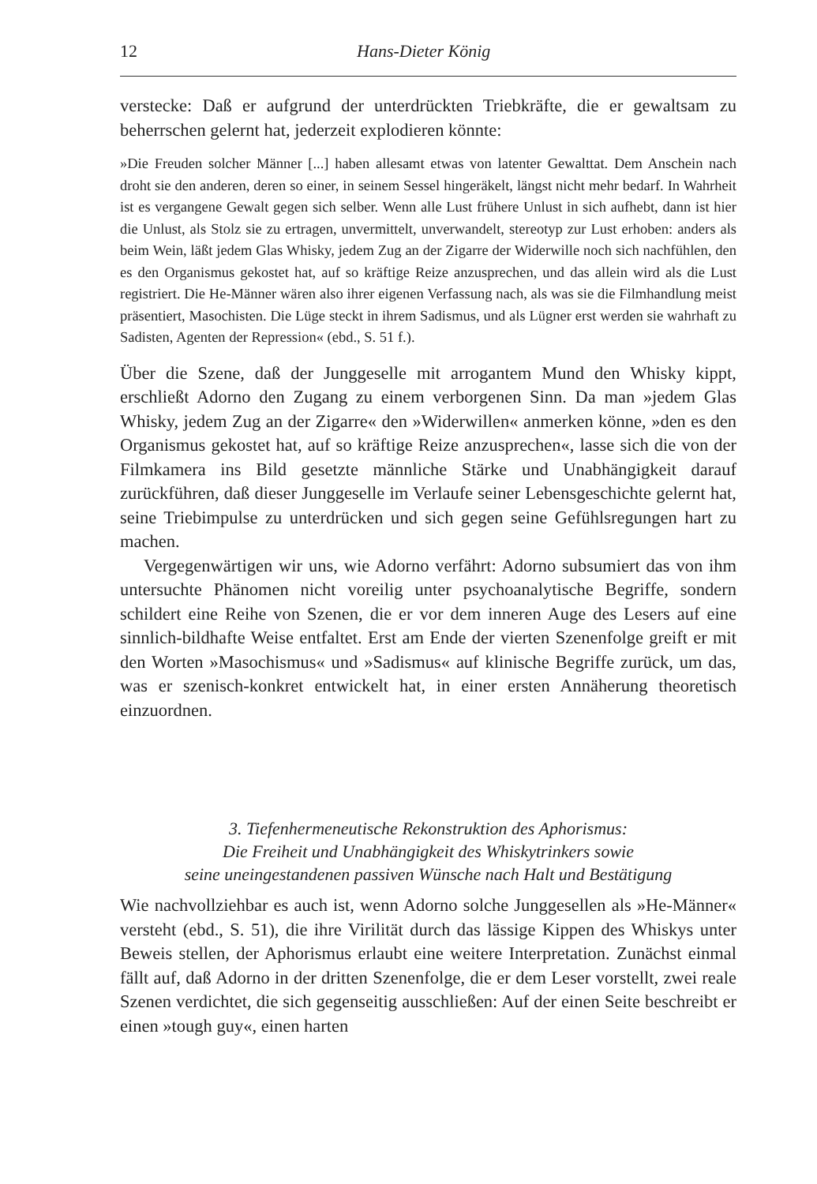12 Hans-Dieter König
verstecke: Daß er aufgrund der unterdrückten Triebkräfte, die er gewaltsam zu beherrschen gelernt hat, jederzeit explodieren könnte:
»Die Freuden solcher Männer [...] haben allesamt etwas von latenter Gewalttat. Dem Anschein nach droht sie den anderen, deren so einer, in seinem Sessel hingeräkelt, längst nicht mehr bedarf. In Wahrheit ist es vergangene Gewalt gegen sich selber. Wenn alle Lust frühere Unlust in sich aufhebt, dann ist hier die Unlust, als Stolz sie zu ertragen, unvermittelt, unverwandelt, stereotyp zur Lust erhoben: anders als beim Wein, läßt jedem Glas Whisky, jedem Zug an der Zigarre der Widerwille noch sich nachfühlen, den es den Organismus gekostet hat, auf so kräftige Reize anzusprechen, und das allein wird als die Lust registriert. Die He-Männer wären also ihrer eigenen Verfassung nach, als was sie die Filmhandlung meist präsentiert, Masochisten. Die Lüge steckt in ihrem Sadismus, und als Lügner erst werden sie wahrhaft zu Sadisten, Agenten der Repression« (ebd., S. 51 f.).
Über die Szene, daß der Junggeselle mit arrogantem Mund den Whisky kippt, erschließt Adorno den Zugang zu einem verborgenen Sinn. Da man »jedem Glas Whisky, jedem Zug an der Zigarre« den »Widerwillen« anmerken könne, »den es den Organismus gekostet hat, auf so kräftige Reize anzusprechen«, lasse sich die von der Filmkamera ins Bild gesetzte männliche Stärke und Unabhängigkeit darauf zurückführen, daß dieser Junggeselle im Verlaufe seiner Lebensgeschichte gelernt hat, seine Triebimpulse zu unterdrücken und sich gegen seine Gefühlsregungen hart zu machen.
Vergegenwärtigen wir uns, wie Adorno verfährt: Adorno subsumiert das von ihm untersuchte Phänomen nicht voreilig unter psychoanalytische Begriffe, sondern schildert eine Reihe von Szenen, die er vor dem inneren Auge des Lesers auf eine sinnlich-bildhafte Weise entfaltet. Erst am Ende der vierten Szenenfolge greift er mit den Worten »Masochismus« und »Sadismus« auf klinische Begriffe zurück, um das, was er szenisch-konkret entwickelt hat, in einer ersten Annäherung theoretisch einzuordnen.
3. Tiefenhermeneutische Rekonstruktion des Aphorismus:
Die Freiheit und Unabhängigkeit des Whiskytrinkers sowie
seine uneingestandenen passiven Wünsche nach Halt und Bestätigung
Wie nachvollziehbar es auch ist, wenn Adorno solche Junggesellen als »He-Männer« versteht (ebd., S. 51), die ihre Virilität durch das lässige Kippen des Whiskys unter Beweis stellen, der Aphorismus erlaubt eine weitere Interpretation. Zunächst einmal fällt auf, daß Adorno in der dritten Szenenfolge, die er dem Leser vorstellt, zwei reale Szenen verdichtet, die sich gegenseitig ausschließen: Auf der einen Seite beschreibt er einen »tough guy«, einen harten